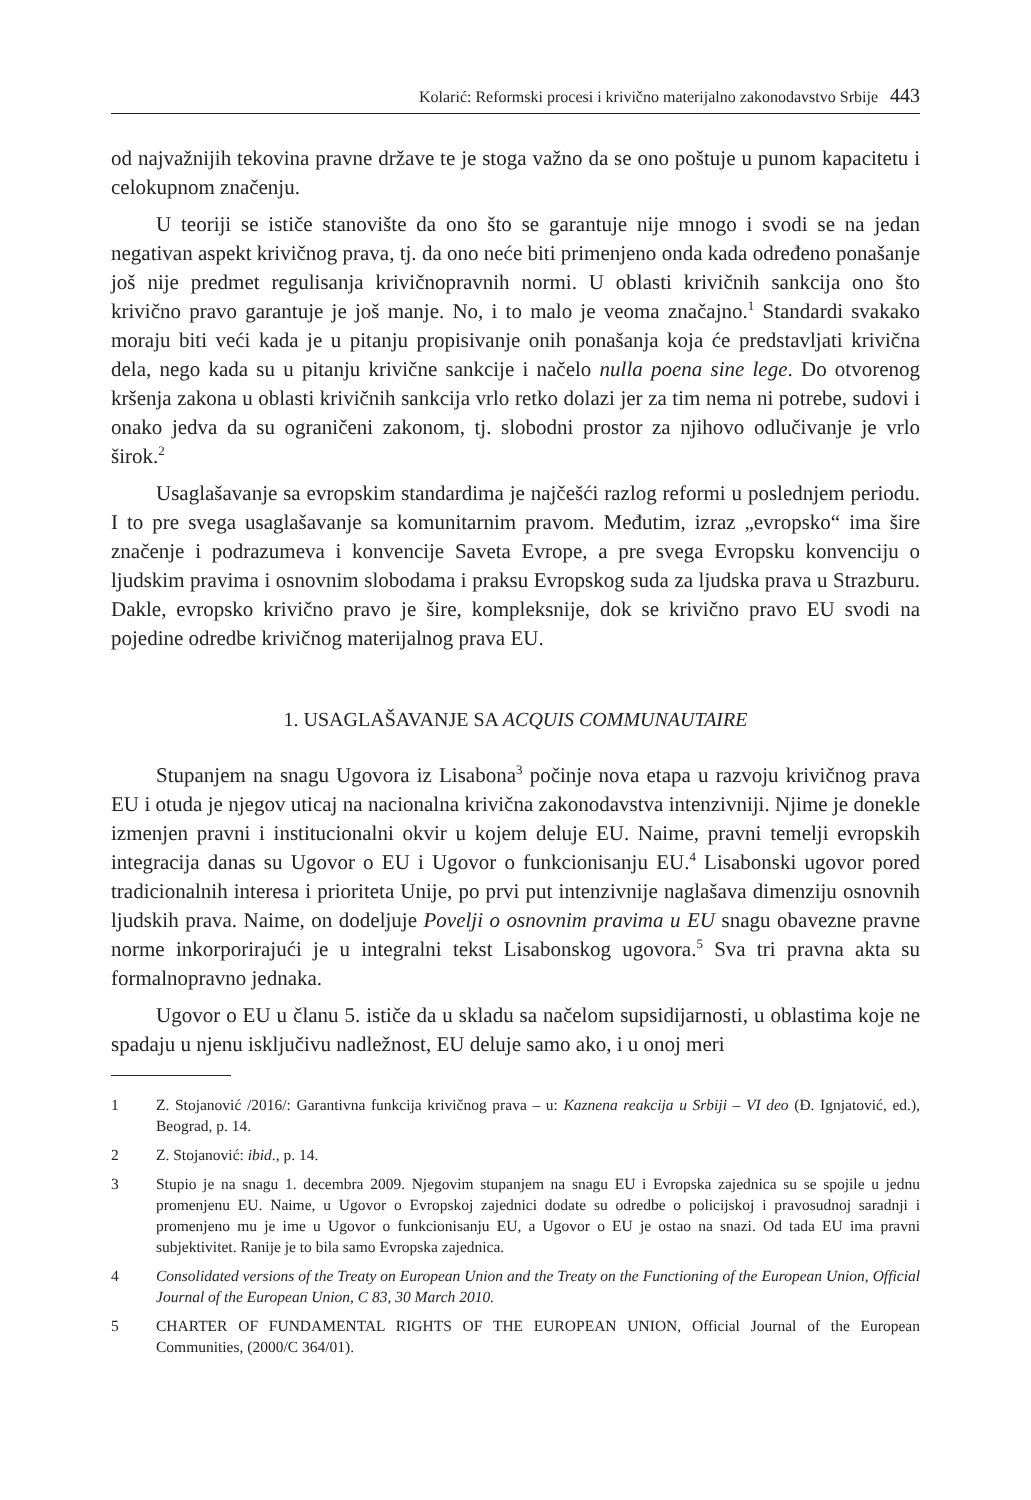Kolarić: Reformski procesi i krivično materijalno zakonodavstvo Srbije 443
od najvažnijih tekovina pravne države te je stoga važno da se ono poštuje u punom kapacitetu i celokupnom značenju.
U teoriji se ističe stanovište da ono što se garantuje nije mnogo i svodi se na jedan negativan aspekt krivičnog prava, tj. da ono neće biti primenjeno onda kada određeno ponašanje još nije predmet regulisanja krivičnopravnih normi. U oblasti krivičnih sankcija ono što krivično pravo garantuje je još manje. No, i to malo je veoma značajno.<sup>1</sup> Standardi svakako moraju biti veći kada je u pitanju propisivanje onih ponašanja koja će predstavljati krivična dela, nego kada su u pitanju krivične sankcije i načelo nulla poena sine lege. Do otvorenog kršenja zakona u oblasti krivičnih sankcija vrlo retko dolazi jer za tim nema ni potrebe, sudovi i onako jedva da su ograničeni zakonom, tj. slobodni prostor za njihovo odlučivanje je vrlo širok.<sup>2</sup>
Usaglašavanje sa evropskim standardima je najčešći razlog reformi u poslednjem periodu. I to pre svega usaglašavanje sa komunitarnim pravom. Međutim, izraz „evropsko“ ima šire značenje i podrazumeva i konvencije Saveta Evrope, a pre svega Evropsku konvenciju o ljudskim pravima i osnovnim slobodama i praksu Evropskog suda za ljudska prava u Strazburu. Dakle, evropsko krivično pravo je šire, kompleksnije, dok se krivično pravo EU svodi na pojedine odredbe krivičnog materijalnog prava EU.
1. USAGLAŠAVANJE SA ACQUIS COMMUNAUTAIRE
Stupanjem na snagu Ugovora iz Lisabona<sup>3</sup> počinje nova etapa u razvoju krivičnog prava EU i otuda je njegov uticaj na nacionalna krivična zakonodavstva intenzivniji. Njime je donekle izmenjen pravni i institucionalni okvir u kojem deluje EU. Naime, pravni temelji evropskih integracija danas su Ugovor o EU i Ugovor o funkcionisanju EU.<sup>4</sup> Lisabonski ugovor pored tradicionalnih interesa i prioriteta Unije, po prvi put intenzivnije naglašava dimenziju osnovnih ljudskih prava. Naime, on dodeljuje Povelji o osnovnim pravima u EU snagu obavezne pravne norme inkorporirajući je u integralni tekst Lisabonskog ugovora.<sup>5</sup> Sva tri pravna akta su formalnopravno jednaka.
Ugovor o EU u članu 5. ističe da u skladu sa načelom supsidijarnosti, u oblastima koje ne spadaju u njenu isključivu nadležnost, EU deluje samo ako, i u onoj meri
1 Z. Stojanović /2016/: Garantivna funkcija krivičnog prava – u: Kaznena reakcija u Srbiji – VI deo (Đ. Ignjatović, ed.), Beograd, p. 14.
2 Z. Stojanović: ibid., p. 14.
3 Stupio je na snagu 1. decembra 2009. Njegovim stupanjem na snagu EU i Evropska zajednica su se spojile u jednu promenjenu EU. Naime, u Ugovor o Evropskoj zajednici dodate su odredbe o policijskoj i pravosudnoj saradnji i promenjeno mu je ime u Ugovor o funkcionisanju EU, a Ugovor o EU je ostao na snazi. Od tada EU ima pravni subjektivitet. Ranije je to bila samo Evropska zajednica.
4 Consolidated versions of the Treaty on European Union and the Treaty on the Functioning of the European Union, Official Journal of the European Union, C 83, 30 March 2010.
5 CHARTER OF FUNDAMENTAL RIGHTS OF THE EUROPEAN UNION, Official Journal of the European Communities, (2000/C 364/01).